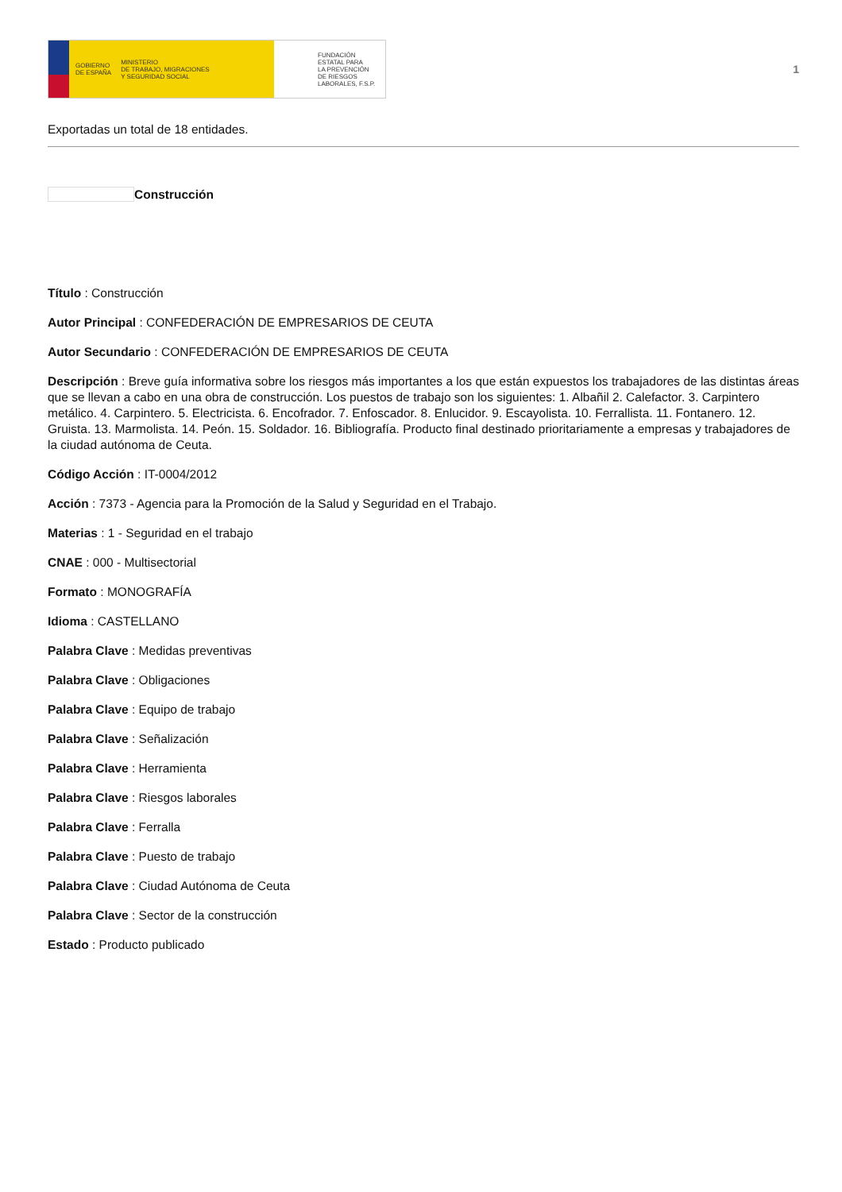GOBIERNO
DE ESPAÑA MINISTERIO
DE TRABAJO, MIGRACIONES
Y SEGURIDAD SOCIAL
FUNDACIÓN
ESTATAL PARA
LA PREVENCIÓN
DE RIESGOS
LABORALES, F.S.P.
1
Exportadas un total de 18 entidades.
Construcción
Título : Construcción
Autor Principal : CONFEDERACIÓN DE EMPRESARIOS DE CEUTA
Autor Secundario : CONFEDERACIÓN DE EMPRESARIOS DE CEUTA
Descripción : Breve guía informativa sobre los riesgos más importantes a los que están expuestos los trabajadores de las distintas áreas que se llevan a cabo en una obra de construcción. Los puestos de trabajo son los siguientes: 1. Albañil 2. Calefactor. 3. Carpintero metálico. 4. Carpintero. 5. Electricista. 6. Encofrador. 7. Enfoscador. 8. Enlucidor. 9. Escayolista. 10. Ferrallista. 11. Fontanero. 12. Gruista. 13. Marmolista. 14. Peón. 15. Soldador. 16. Bibliografía. Producto final destinado prioritariamente a empresas y trabajadores de la ciudad autónoma de Ceuta.
Código Acción : IT-0004/2012
Acción : 7373 - Agencia para la Promoción de la Salud y Seguridad en el Trabajo.
Materias : 1 - Seguridad en el trabajo
CNAE : 000 - Multisectorial
Formato : MONOGRAFÍA
Idioma : CASTELLANO
Palabra Clave : Medidas preventivas
Palabra Clave : Obligaciones
Palabra Clave : Equipo de trabajo
Palabra Clave : Señalización
Palabra Clave : Herramienta
Palabra Clave : Riesgos laborales
Palabra Clave : Ferralla
Palabra Clave : Puesto de trabajo
Palabra Clave : Ciudad Autónoma de Ceuta
Palabra Clave : Sector de la construcción
Estado : Producto publicado